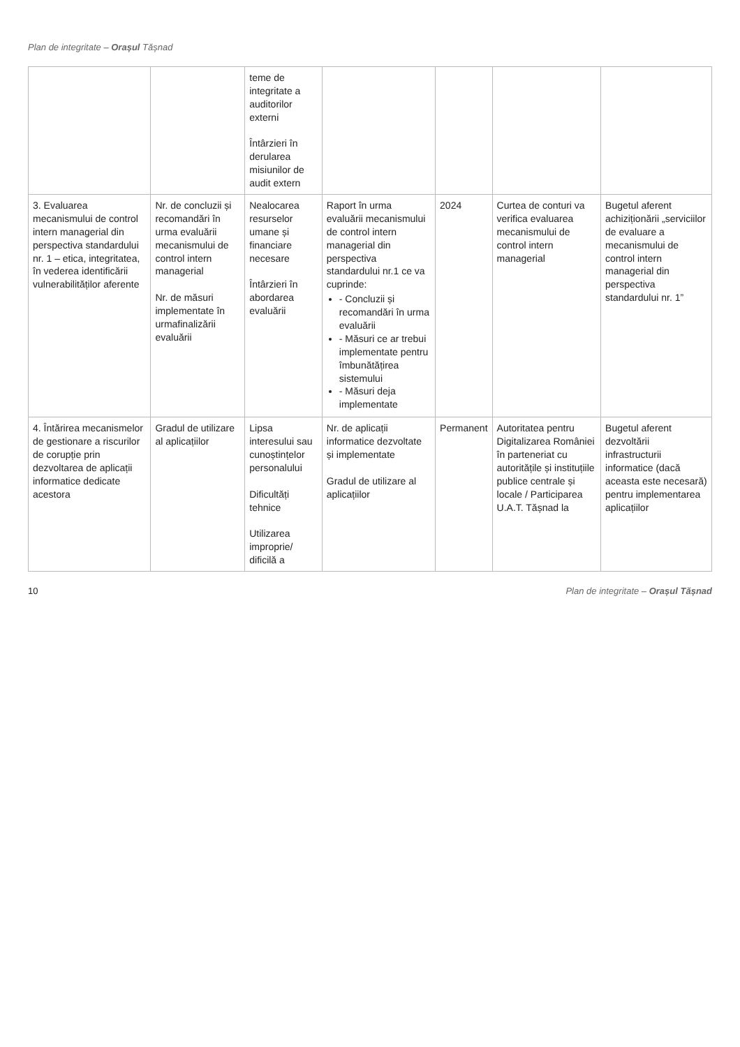Plan de integritate – Orașul Tășnad
| | | teme de integritate a auditorilor externi Întârzieri în derularea misiunilor de audit extern | | | | |
| 3. Evaluarea mecanismului de control intern managerial din perspectiva standardului nr. 1 – etica, integritatea, în vederea identificării vulnerabilităților aferente | Nr. de concluzii și recomandări în urma evaluării mecanismului de control intern managerial Nr. de măsuri implementate în urmafinalizării evaluării | Nealocarea resurselor umane și financiare necesare Întârzieri în abordarea evaluării | Raport în urma evaluării mecanismului de control intern managerial din perspectiva standardului nr.1 ce va cuprinde: - Concluzii și recomandări în urma evaluării - Măsuri ce ar trebui implementate pentru îmbunătățirea sistemului - Măsuri deja implementate | 2024 | Curtea de conturi va verifica evaluarea mecanismului de control intern managerial | Bugetul aferent achiziționării „serviciilor de evaluare a mecanismului de control intern managerial din perspectiva standardului nr. 1” |
| 4. Întărirea mecanismelor de gestionare a riscurilor de corupție prin dezvoltarea de aplicații informatice dedicate acestora | Gradul de utilizare al aplicațiilor | Lipsa interesului sau cunoștințelor personalului Dificultăți tehnice Utilizarea improprie/ dificilă a | Nr. de aplicații informatice dezvoltate și implementate Gradul de utilizare al aplicațiilor | Permanent | Autoritatea pentru Digitalizarea României în parteneriat cu autoritățile și instituțiile publice centrale și locale / Participarea U.A.T. Tășnad la | Bugetul aferent dezvoltării infrastructurii informatice (dacă aceasta este necesară) pentru implementarea aplicațiilor |
10 Plan de integritate – Orașul Tășnad